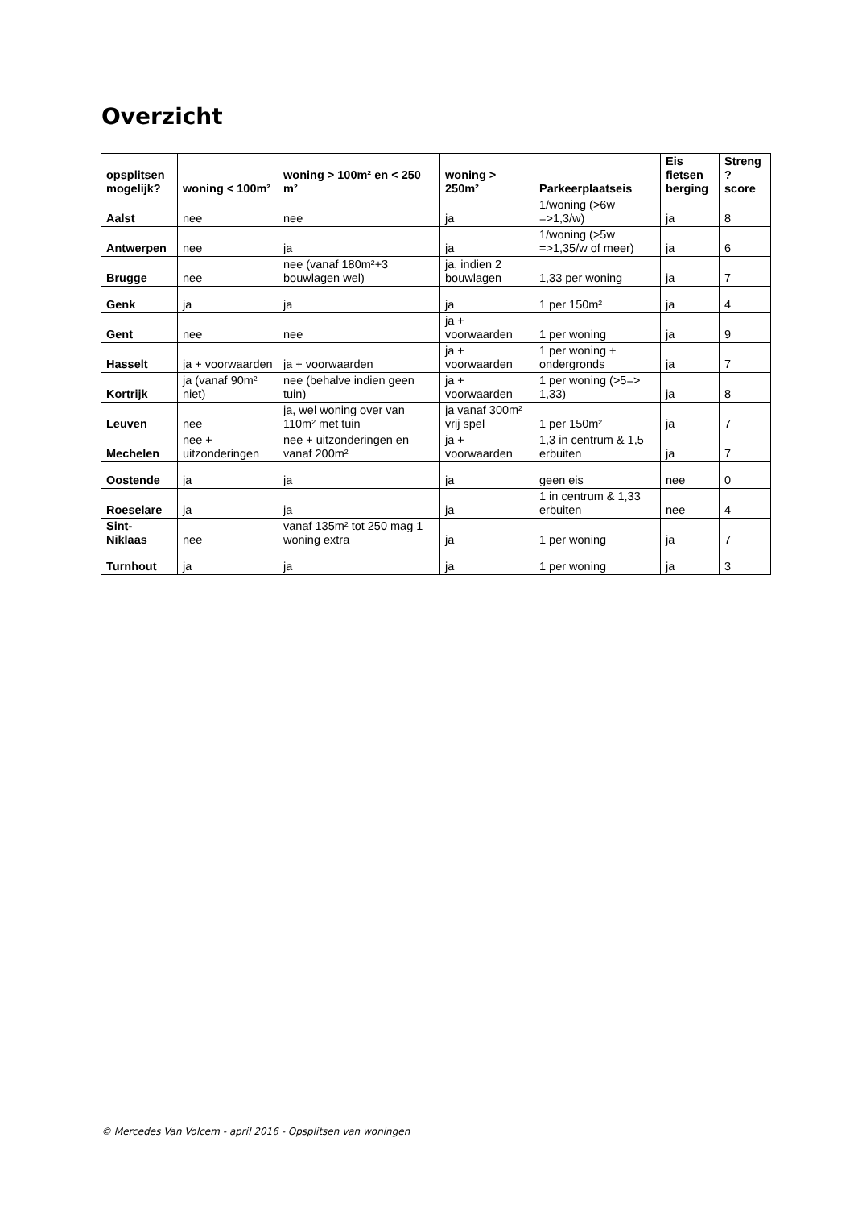Overzicht
| opsplitsen mogelijk? | woning < 100m² | woning > 100m² en < 250 m² | woning > 250m² | Parkeerplaatseis | Eis fietsen berging | Streng ? score |
| --- | --- | --- | --- | --- | --- | --- |
| Aalst | nee | nee | ja | 1/woning (>6w =>1,3/w) | ja | 8 |
| Antwerpen | nee | ja | ja | 1/woning (>5w =>1,35/w of meer) | ja | 6 |
| Brugge | nee | nee (vanaf 180m²+3 bouwlagen wel) | ja, indien 2 bouwlagen | 1,33 per woning | ja | 7 |
| Genk | ja | ja | ja | 1 per 150m² | ja | 4 |
| Gent | nee | nee | ja + voorwaarden | 1 per woning | ja | 9 |
| Hasselt | ja + voorwaarden | ja + voorwaarden | ja + voorwaarden | 1 per woning + ondergronds | ja | 7 |
| Kortrijk | ja (vanaf 90m² niet) | nee (behalve indien geen tuin) | ja + voorwaarden | 1 per woning (>5=> 1,33) | ja | 8 |
| Leuven | nee | ja, wel woning over van 110m² met tuin | ja vanaf 300m² vrij spel | 1 per 150m² | ja | 7 |
| Mechelen | nee + uitzonderingen | nee + uitzonderingen en vanaf 200m² | ja + voorwaarden | 1,3 in centrum & 1,5 erbuiten | ja | 7 |
| Oostende | ja | ja | ja | geen eis | nee | 0 |
| Roeselare | ja | ja | ja | 1 in centrum & 1,33 erbuiten | nee | 4 |
| Sint-Niklaas | nee | vanaf 135m² tot 250 mag 1 woning extra | ja | 1 per woning | ja | 7 |
| Turnhout | ja | ja | ja | 1 per woning | ja | 3 |
© Mercedes Van Volcem - april 2016 - Opsplitsen van woningen